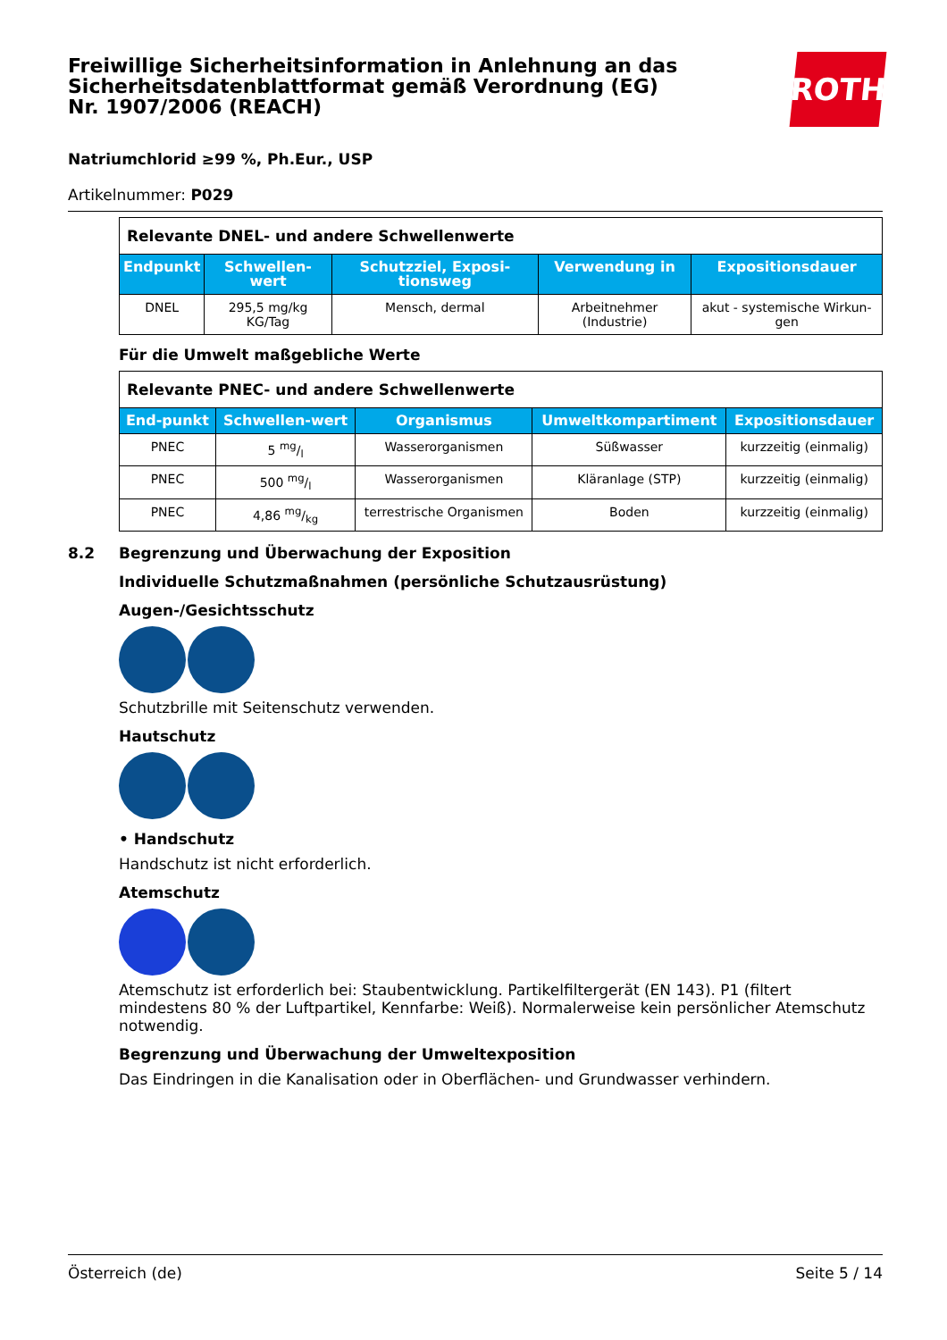Freiwillige Sicherheitsinformation in Anlehnung an das Sicherheitsdatenblattformat gemäß Verordnung (EG) Nr. 1907/2006 (REACH)
ROTH
Natriumchlorid ≥99 %, Ph.Eur., USP
Artikelnummer: P029
| Relevante DNEL- und andere Schwellenwerte | | | | |
| Endpunkt | Schwellen-wert | Schutzziel, Exposi-tionsweg | Verwendung in | Expositionsdauer |
| DNEL | 295,5 mg/kg KG/Tag | Mensch, dermal | Arbeitnehmer (Industrie) | akut - systemische Wirkun-gen |
Für die Umwelt maßgebliche Werte
| Relevante PNEC- und andere Schwellenwerte | | | | |
| End-punkt | Schwellen-wert | Organismus | Umweltkompartiment | Expositionsdauer |
| PNEC | 5 mg/l | Wasserorganismen | Süßwasser | kurzzeitig (einmalig) |
| PNEC | 500 mg/l | Wasserorganismen | Kläranlage (STP) | kurzzeitig (einmalig) |
| PNEC | 4,86 mg/kg | terrestrische Organismen | Boden | kurzzeitig (einmalig) |
8.2 Begrenzung und Überwachung der Exposition
Individuelle Schutzmaßnahmen (persönliche Schutzausrüstung)
Augen-/Gesichtsschutz
Schutzbrille mit Seitenschutz verwenden.
Hautschutz
• Handschutz
Handschutz ist nicht erforderlich.
Atemschutz
Atemschutz ist erforderlich bei: Staubentwicklung. Partikelfiltergerät (EN 143). P1 (filtert mindestens 80 % der Luftpartikel, Kennfarbe: Weiß). Normalerweise kein persönlicher Atemschutz notwendig.
Begrenzung und Überwachung der Umweltexposition
Das Eindringen in die Kanalisation oder in Oberflächen- und Grundwasser verhindern.
Österreich (de) Seite 5 / 14